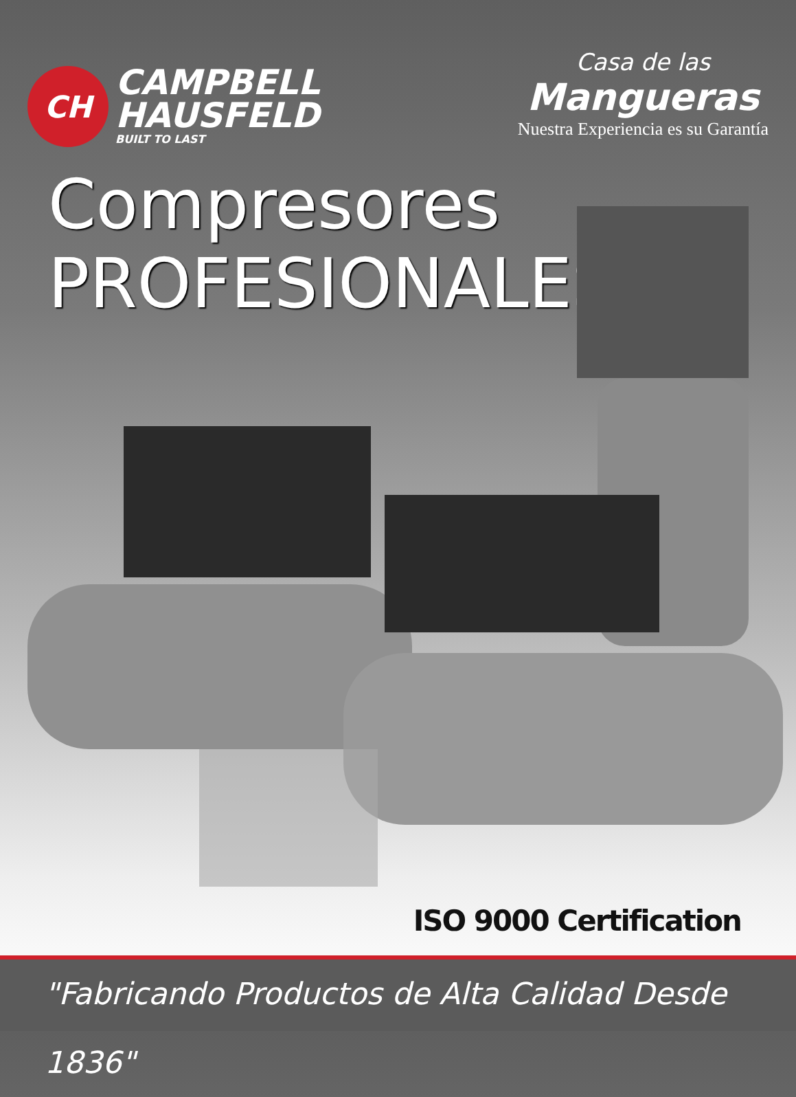CH
CAMPBELL
HAUSFELD
BUILT TO LAST
Casa de las
Mangueras
Nuestra Experiencia es su Garantía
Compresores
PROFESIONALES
ISO 9000 Certification
"Fabricando Productos de Alta Calidad Desde 1836"